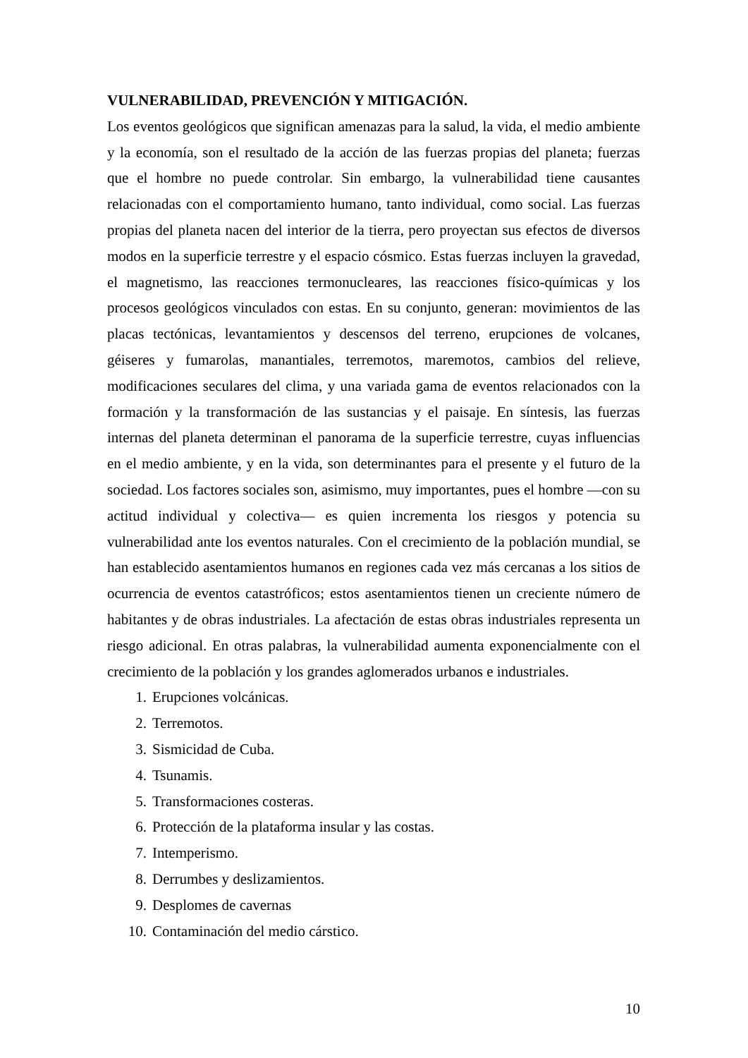VULNERABILIDAD, PREVENCIÓN Y MITIGACIÓN.
Los eventos geológicos que significan amenazas para la salud, la vida, el medio ambiente y la economía, son el resultado de la acción de las fuerzas propias del planeta; fuerzas que el hombre no puede controlar. Sin embargo, la vulnerabilidad tiene causantes relacionadas con el comportamiento humano, tanto individual, como social. Las fuerzas propias del planeta nacen del interior de la tierra, pero proyectan sus efectos de diversos modos en la superficie terrestre y el espacio cósmico. Estas fuerzas incluyen la gravedad, el magnetismo, las reacciones termonucleares, las reacciones físico-químicas y los procesos geológicos vinculados con estas. En su conjunto, generan: movimientos de las placas tectónicas, levantamientos y descensos del terreno, erupciones de volcanes, géiseres y fumarolas, manantiales, terremotos, maremotos, cambios del relieve, modificaciones seculares del clima, y una variada gama de eventos relacionados con la formación y la transformación de las sustancias y el paisaje. En síntesis, las fuerzas internas del planeta determinan el panorama de la superficie terrestre, cuyas influencias en el medio ambiente, y en la vida, son determinantes para el presente y el futuro de la sociedad. Los factores sociales son, asimismo, muy importantes, pues el hombre —con su actitud individual y colectiva— es quien incrementa los riesgos y potencia su vulnerabilidad ante los eventos naturales. Con el crecimiento de la población mundial, se han establecido asentamientos humanos en regiones cada vez más cercanas a los sitios de ocurrencia de eventos catastróficos; estos asentamientos tienen un creciente número de habitantes y de obras industriales. La afectación de estas obras industriales representa un riesgo adicional. En otras palabras, la vulnerabilidad aumenta exponencialmente con el crecimiento de la población y los grandes aglomerados urbanos e industriales.
1. Erupciones volcánicas.
2. Terremotos.
3. Sismicidad de Cuba.
4. Tsunamis.
5. Transformaciones costeras.
6. Protección de la plataforma insular y las costas.
7. Intemperismo.
8. Derrumbes y deslizamientos.
9. Desplomes de cavernas
10. Contaminación del medio cárstico.
10